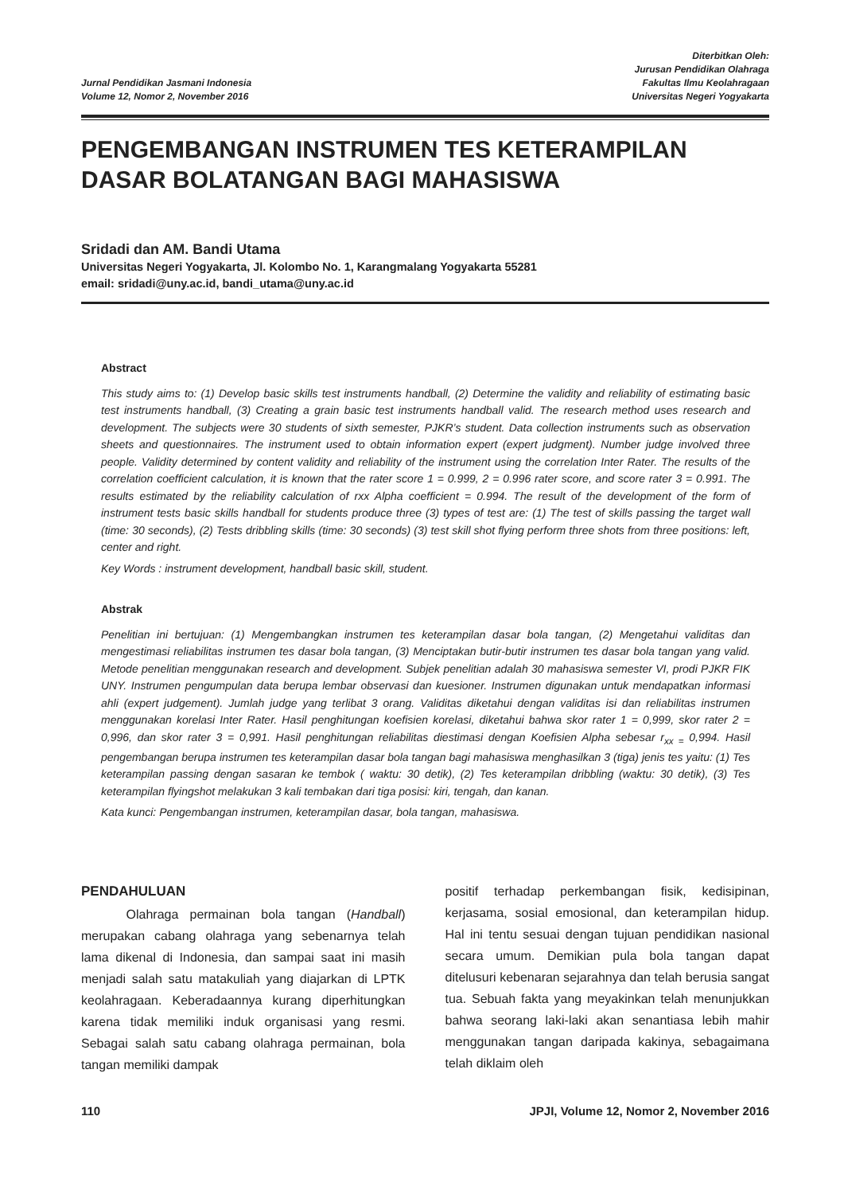Jurnal Pendidikan Jasmani Indonesia
Volume 12, Nomor 2, November 2016
Diterbitkan Oleh:
Jurusan Pendidikan Olahraga
Fakultas Ilmu Keolahragaan
Universitas Negeri Yogyakarta
PENGEMBANGAN INSTRUMEN TES KETERAMPILAN DASAR BOLATANGAN BAGI MAHASISWA
Sridadi dan AM. Bandi Utama
Universitas Negeri Yogyakarta, Jl. Kolombo No. 1, Karangmalang Yogyakarta 55281
email: sridadi@uny.ac.id, bandi_utama@uny.ac.id
Abstract
This study aims to: (1) Develop basic skills test instruments handball, (2) Determine the validity and reliability of estimating basic test instruments handball, (3) Creating a grain basic test instruments handball valid. The research method uses research and development. The subjects were 30 students of sixth semester, PJKR’s student. Data collection instruments such as observation sheets and questionnaires. The instrument used to obtain information expert (expert judgment). Number judge involved three people. Validity determined by content validity and reliability of the instrument using the correlation Inter Rater. The results of the correlation coefficient calculation, it is known that the rater score 1 = 0.999, 2 = 0.996 rater score, and score rater 3 = 0.991. The results estimated by the reliability calculation of rxx Alpha coefficient = 0.994. The result of the development of the form of instrument tests basic skills handball for students produce three (3) types of test are: (1) The test of skills passing the target wall (time: 30 seconds), (2) Tests dribbling skills (time: 30 seconds) (3) test skill shot flying perform three shots from three positions: left, center and right.
Key Words : instrument development, handball basic skill, student.
Abstrak
Penelitian ini bertujuan: (1) Mengembangkan instrumen tes keterampilan dasar bola tangan, (2) Mengetahui validitas dan mengestimasi reliabilitas instrumen tes dasar bola tangan, (3) Menciptakan butir-butir instrumen tes dasar bola tangan yang valid. Metode penelitian menggunakan research and development. Subjek penelitian adalah 30 mahasiswa semester VI, prodi PJKR FIK UNY. Instrumen pengumpulan data berupa lembar observasi dan kuesioner. Instrumen digunakan untuk mendapatkan informasi ahli (expert judgement). Jumlah judge yang terlibat 3 orang. Validitas diketahui dengan validitas isi dan reliabilitas instrumen menggunakan korelasi Inter Rater. Hasil penghitungan koefisien korelasi, diketahui bahwa skor rater 1 = 0,999, skor rater 2 = 0,996, dan skor rater 3 = 0,991. Hasil penghitungan reliabilitas diestimasi dengan Koefisien Alpha sebesar r<sub>xx =</sub> 0,994. Hasil pengembangan berupa instrumen tes keterampilan dasar bola tangan bagi mahasiswa menghasilkan 3 (tiga) jenis tes yaitu: (1) Tes keterampilan passing dengan sasaran ke tembok ( waktu: 30 detik), (2) Tes keterampilan dribbling (waktu: 30 detik), (3) Tes keterampilan flyingshot melakukan 3 kali tembakan dari tiga posisi: kiri, tengah, dan kanan.
Kata kunci: Pengembangan instrumen, keterampilan dasar, bola tangan, mahasiswa.
PENDAHULUAN
Olahraga permainan bola tangan (Handball) merupakan cabang olahraga yang sebenarnya telah lama dikenal di Indonesia, dan sampai saat ini masih menjadi salah satu matakuliah yang diajarkan di LPTK keolahragaan. Keberadaannya kurang diperhitungkan karena tidak memiliki induk organisasi yang resmi. Sebagai salah satu cabang olahraga permainan, bola tangan memiliki dampak
positif terhadap perkembangan fisik, kedisipinan, kerjasama, sosial emosional, dan keterampilan hidup. Hal ini tentu sesuai dengan tujuan pendidikan nasional secara umum. Demikian pula bola tangan dapat ditelusuri kebenaran sejarahnya dan telah berusia sangat tua. Sebuah fakta yang meyakinkan telah menunjukkan bahwa seorang laki-laki akan senantiasa lebih mahir menggunakan tangan daripada kakinya, sebagaimana telah diklaim oleh
110 JPJI, Volume 12, Nomor 2, November 2016